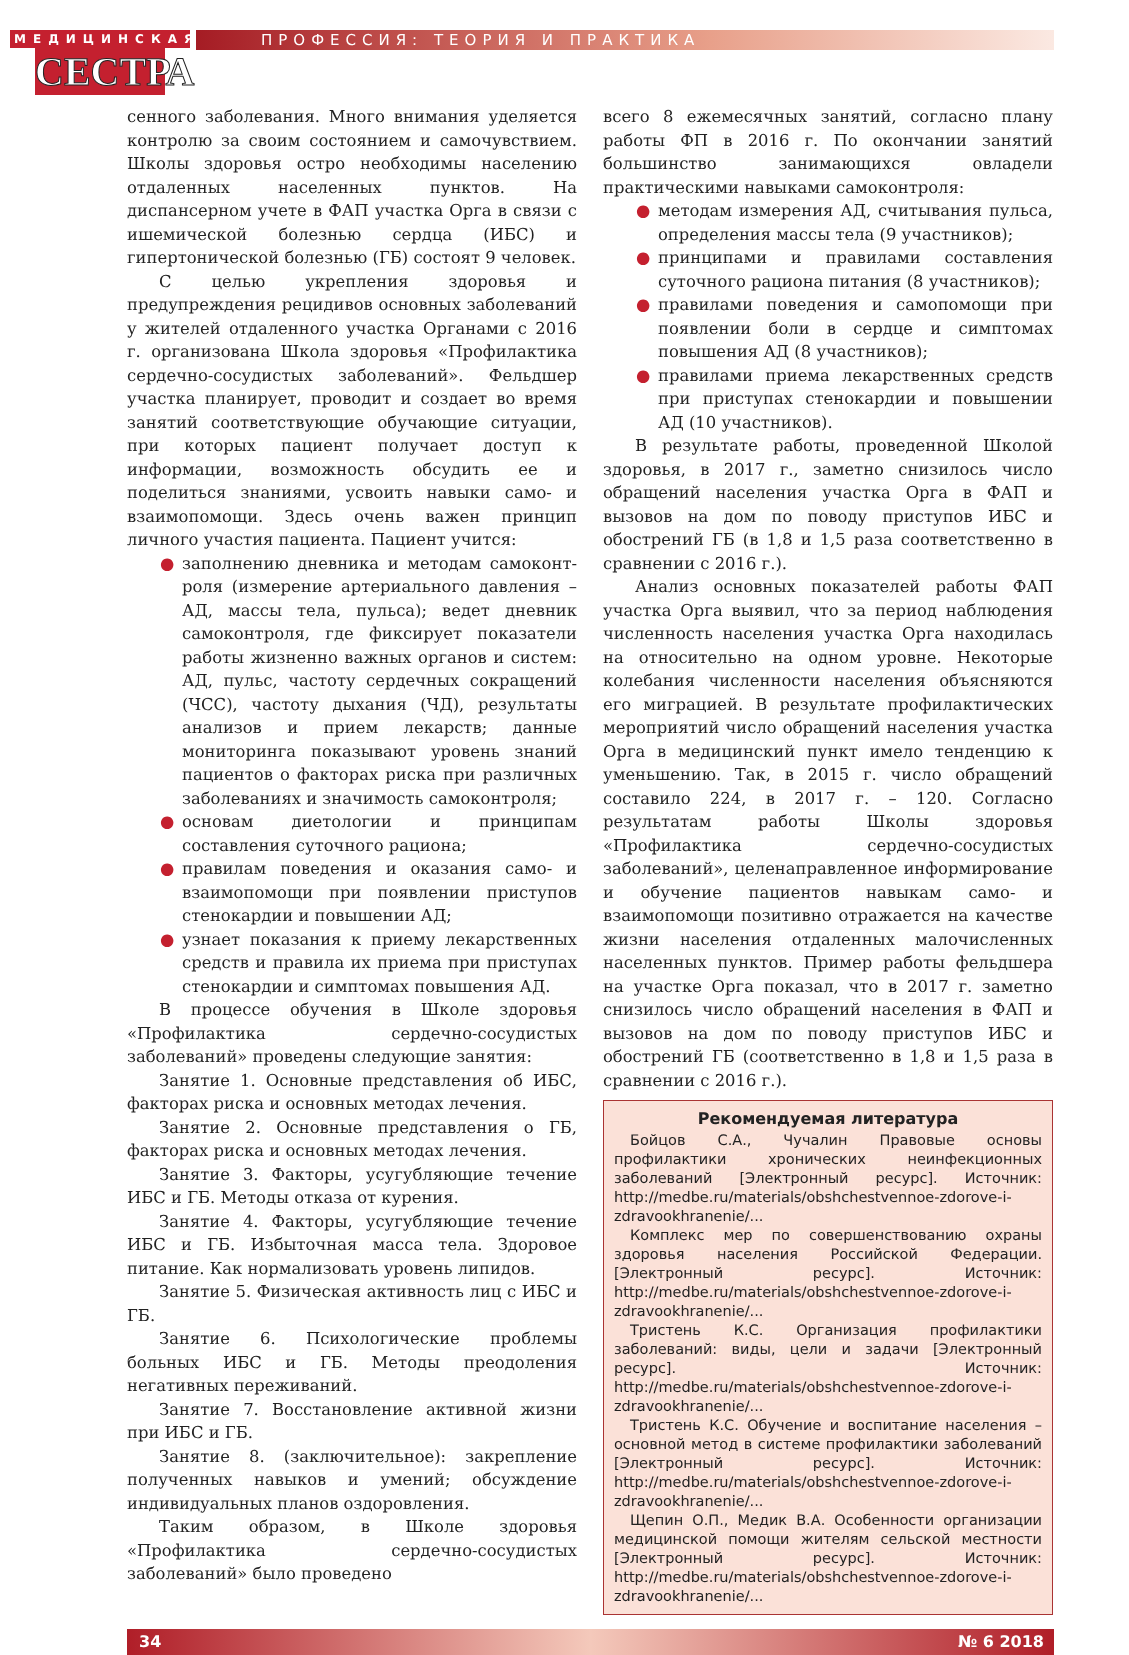МЕДИЦИНСКАЯ
СЕСТРА
ПРОФЕССИЯ: ТЕОРИЯ И ПРАКТИКА
сенного заболевания. Много внимания уделяется контролю за своим состоянием и самочувствием. Школы здоровья остро необходимы населению отдаленных населенных пунктов. На диспансерном учете в ФАП участка Орга в связи с ишемической болезнью сердца (ИБС) и гипертонической болезнью (ГБ) состоят 9 человек.
С целью укрепления здоровья и предупреждения рецидивов основных заболеваний у жителей отдаленного участка Органами с 2016 г. организована Школа здоровья «Профилактика сердечно-сосудистых заболеваний». Фельдшер участка планирует, проводит и создает во время занятий соответствующие обучающие ситуации, при которых пациент получает доступ к информации, возможность обсудить ее и поделиться знаниями, усвоить навыки само- и взаимопомощи. Здесь очень важен принцип личного участия пациента. Пациент учится:
● заполнению дневника и методам самоконт-роля (измерение артериального давления – АД, массы тела, пульса); ведет дневник самоконтроля, где фиксирует показатели работы жизненно важных органов и систем: АД, пульс, частоту сердечных сокращений (ЧСС), частоту дыхания (ЧД), результаты анализов и прием лекарств; данные мониторинга показывают уровень знаний пациентов о факторах риска при различных заболеваниях и значимость самоконтроля;
● основам диетологии и принципам составления суточного рациона;
● правилам поведения и оказания само- и взаимопомощи при появлении приступов стенокардии и повышении АД;
● узнает показания к приему лекарственных средств и правила их приема при приступах стенокардии и симптомах повышения АД.
В процессе обучения в Школе здоровья «Профилактика сердечно-сосудистых заболеваний» проведены следующие занятия:
Занятие 1. Основные представления об ИБС, факторах риска и основных методах лечения.
Занятие 2. Основные представления о ГБ, факторах риска и основных методах лечения.
Занятие 3. Факторы, усугубляющие течение ИБС и ГБ. Методы отказа от курения.
Занятие 4. Факторы, усугубляющие течение ИБС и ГБ. Избыточная масса тела. Здоровое питание. Как нормализовать уровень липидов.
Занятие 5. Физическая активность лиц с ИБС и ГБ.
Занятие 6. Психологические проблемы больных ИБС и ГБ. Методы преодоления негативных переживаний.
Занятие 7. Восстановление активной жизни при ИБС и ГБ.
Занятие 8. (заключительное): закрепление полученных навыков и умений; обсуждение индивидуальных планов оздоровления.
Таким образом, в Школе здоровья «Профилактика сердечно-сосудистых заболеваний» было проведено
всего 8 ежемесячных занятий, согласно плану работы ФП в 2016 г. По окончании занятий большинство занимающихся овладели практическими навыками самоконтроля:
● методам измерения АД, считывания пульса, определения массы тела (9 участников);
● принципами и правилами составления суточного рациона питания (8 участников);
● правилами поведения и самопомощи при появлении боли в сердце и симптомах повышения АД (8 участников);
● правилами приема лекарственных средств при приступах стенокардии и повышении АД (10 участников).
В результате работы, проведенной Школой здоровья, в 2017 г., заметно снизилось число обращений населения участка Орга в ФАП и вызовов на дом по поводу приступов ИБС и обострений ГБ (в 1,8 и 1,5 раза соответственно в сравнении с 2016 г.).
Анализ основных показателей работы ФАП участка Орга выявил, что за период наблюдения численность населения участка Орга находилась на относительно на одном уровне. Некоторые колебания численности населения объясняются его миграцией. В результате профилактических мероприятий число обращений населения участка Орга в медицинский пункт имело тенденцию к уменьшению. Так, в 2015 г. число обращений составило 224, в 2017 г. – 120. Согласно результатам работы Школы здоровья «Профилактика сердечно-сосудистых заболеваний», целенаправленное информирование и обучение пациентов навыкам само- и взаимопомощи позитивно отражается на качестве жизни населения отдаленных малочисленных населенных пунктов. Пример работы фельдшера на участке Орга показал, что в 2017 г. заметно снизилось число обращений населения в ФАП и вызовов на дом по поводу приступов ИБС и обострений ГБ (соответственно в 1,8 и 1,5 раза в сравнении с 2016 г.).
Рекомендуемая литература
Бойцов С.А., Чучалин Правовые основы профилактики хронических неинфекционных заболеваний [Электронный ресурс]. Источник: http://medbe.ru/materials/obshchestvennoe-zdorove-i-zdravookhranenie/...
Комплекс мер по совершенствованию охраны здоровья населения Российской Федерации. [Электронный ресурс]. Источник: http://medbe.ru/materials/obshchestvennoe-zdorove-i-zdravookhranenie/...
Тристень К.С. Организация профилактики заболеваний: виды, цели и задачи [Электронный ресурс]. Источник: http://medbe.ru/materials/obshchestvennoe-zdorove-i-zdravookhranenie/...
Тристень К.С. Обучение и воспитание населения – основной метод в системе профилактики заболеваний [Электронный ресурс]. Источник: http://medbe.ru/materials/obshchestvennoe-zdorove-i-zdravookhranenie/...
Щепин О.П., Медик В.А. Особенности организации медицинской помощи жителям сельской местности [Электронный ресурс]. Источник: http://medbe.ru/materials/obshchestvennoe-zdorove-i-zdravookhranenie/...
34 № 6 2018